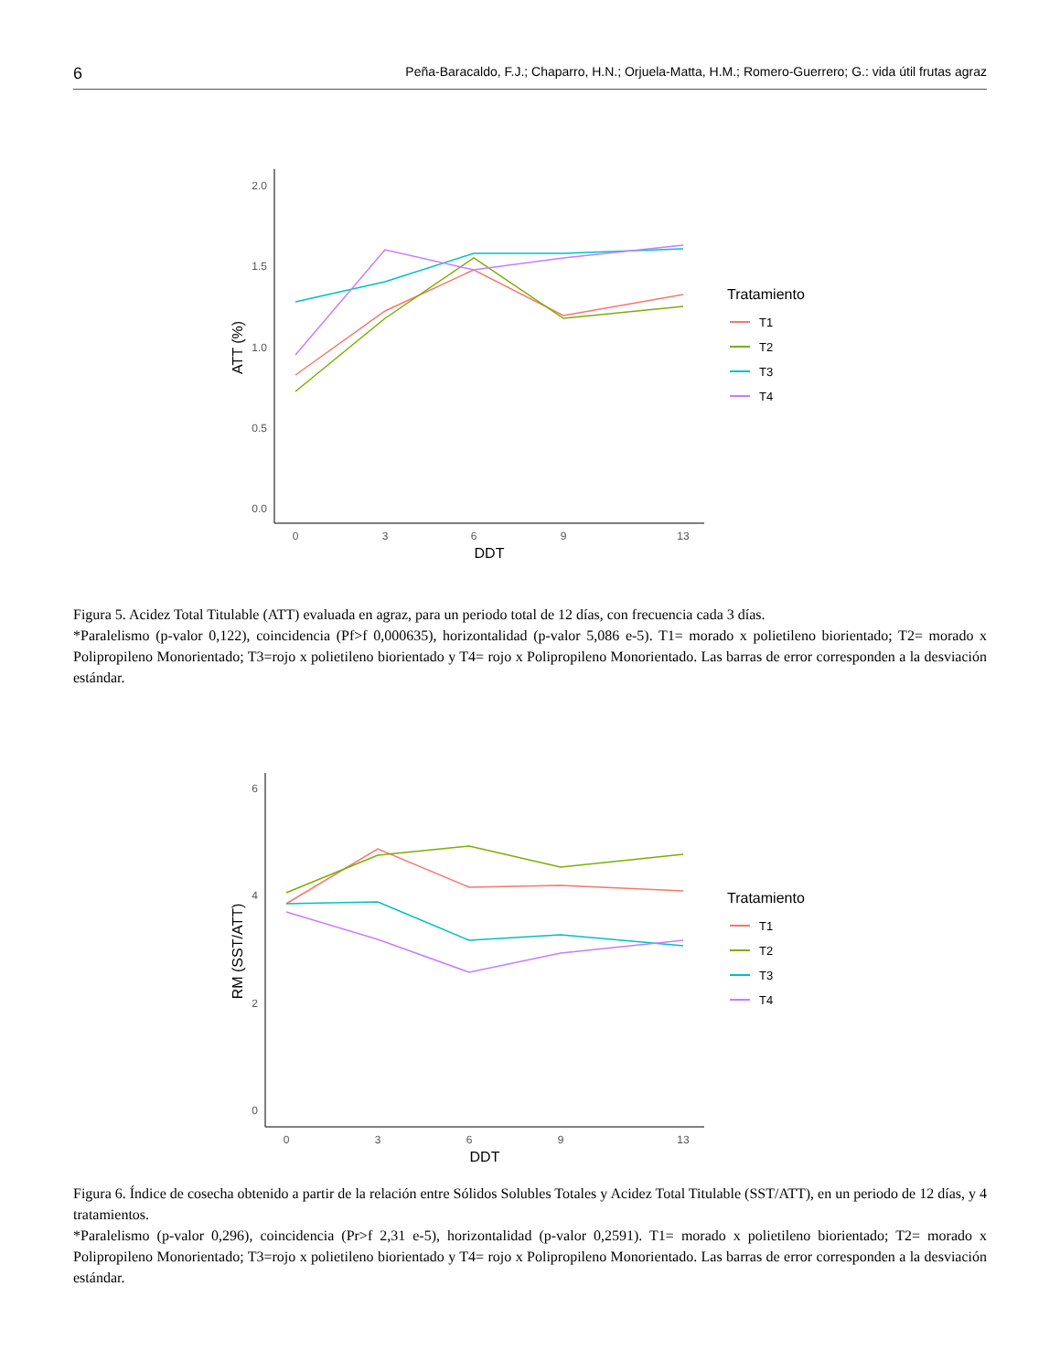6 Peña-Baracaldo, F.J.; Chaparro, H.N.; Orjuela-Matta, H.M.; Romero-Guerrero; G.: vida útil frutas agraz
2.0
1.5
1.0
0.5
0.0
0
3
6
9
13
DDT
ATT (%)
Tratamiento
T1
T2
T3
T4
Figura 5. Acidez Total Titulable (ATT) evaluada en agraz, para un periodo total de 12 días, con frecuencia cada 3 días.
*Paralelismo (p-valor 0,122), coincidencia (Pf>f 0,000635), horizontalidad (p-valor 5,086 e-5). T1= morado x polietileno biorientado; T2= morado x Polipropileno Monorientado; T3=rojo x polietileno biorientado y T4= rojo x Polipropileno Monorientado. Las barras de error corresponden a la desviación estándar.
6
4
2
0
0
3
6
9
13
DDT
RM (SST/ATT)
Tratamiento
T1
T2
T3
T4
Figura 6. Índice de cosecha obtenido a partir de la relación entre Sólidos Solubles Totales y Acidez Total Titulable (SST/ATT), en un periodo de 12 días, y 4 tratamientos.
*Paralelismo (p-valor 0,296), coincidencia (Pr>f 2,31 e-5), horizontalidad (p-valor 0,2591). T1= morado x polietileno biorientado; T2= morado x Polipropileno Monorientado; T3=rojo x polietileno biorientado y T4= rojo x Polipropileno Monorientado. Las barras de error corresponden a la desviación estándar.